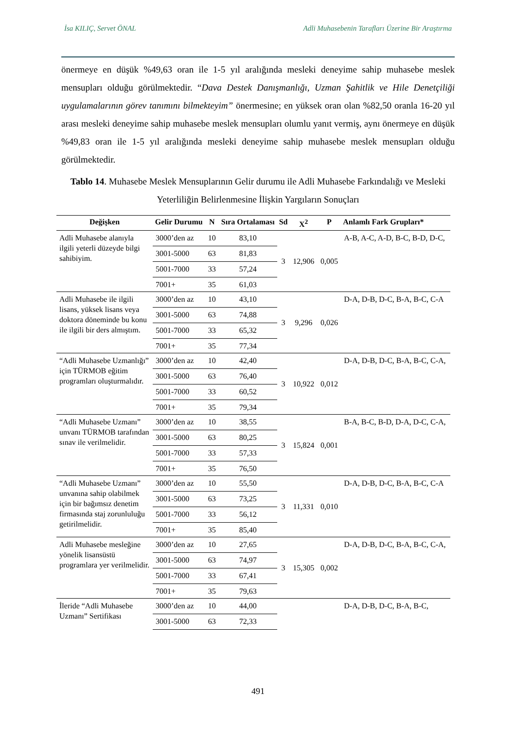İsa KILIÇ, Servet ÖNAL Adli Muhasebenin Tarafları Üzerine Bir Araştırma
önermeye en düşük %49,63 oran ile 1-5 yıl aralığında mesleki deneyime sahip muhasebe meslek mensupları olduğu görülmektedir. “Dava Destek Danışmanlığı, Uzman Şahitlik ve Hile Denetçiliği uygulamalarının görev tanımını bilmekteyim” önermesine; en yüksek oran olan %82,50 oranla 16-20 yıl arası mesleki deneyime sahip muhasebe meslek mensupları olumlu yanıt vermiş, aynı önermeye en düşük %49,83 oran ile 1-5 yıl aralığında mesleki deneyime sahip muhasebe meslek mensupları olduğu görülmektedir.
Tablo 14. Muhasebe Meslek Mensuplarının Gelir durumu ile Adli Muhasebe Farkındalığı ve Mesleki Yeterliliğin Belirlenmesine İlişkin Yargıların Sonuçları
| Değişken | Gelir Durumu | N | Sıra Ortalaması | Sd | X<sup>2</sup> | P | Anlamlı Fark Grupları* |
| --- | --- | --- | --- | --- | --- | --- | --- |
| Adli Muhasebe alanıyla ilgili yeterli düzeyde bilgi sahibiyim. | 3000’den az | 10 | 83,10 | 3 | 12,906 | 0,005 | A-B, A-C, A-D, B-C, B-D, D-C, |
| | 3001-5000 | 63 | 81,83 | | | | |
| | 5001-7000 | 33 | 57,24 | | | | |
| | 7001+ | 35 | 61,03 | | | | |
| Adli Muhasebe ile ilgili lisans, yüksek lisans veya doktora döneminde bu konu ile ilgili bir ders almıştım. | 3000’den az | 10 | 43,10 | 3 | 9,296 | 0,026 | D-A, D-B, D-C, B-A, B-C, C-A |
| | 3001-5000 | 63 | 74,88 | | | | |
| | 5001-7000 | 33 | 65,32 | | | | |
| | 7001+ | 35 | 77,34 | | | | |
| “Adli Muhasebe Uzmanlığı” için TÜRMOB eğitim programları oluşturmalıdır. | 3000’den az | 10 | 42,40 | 3 | 10,922 | 0,012 | D-A, D-B, D-C, B-A, B-C, C-A, |
| | 3001-5000 | 63 | 76,40 | | | | |
| | 5001-7000 | 33 | 60,52 | | | | |
| | 7001+ | 35 | 79,34 | | | | |
| “Adli Muhasebe Uzmanı” unvanı TÜRMOB tarafından sınav ile verilmelidir. | 3000’den az | 10 | 38,55 | 3 | 15,824 | 0,001 | B-A, B-C, B-D, D-A, D-C, C-A, |
| | 3001-5000 | 63 | 80,25 | | | | |
| | 5001-7000 | 33 | 57,33 | | | | |
| | 7001+ | 35 | 76,50 | | | | |
| “Adli Muhasebe Uzmanı” unvanına sahip olabilmek için bir bağımsız denetim firmasında staj zorunluluğu getirilmelidir. | 3000’den az | 10 | 55,50 | 3 | 11,331 | 0,010 | D-A, D-B, D-C, B-A, B-C, C-A |
| | 3001-5000 | 63 | 73,25 | | | | |
| | 5001-7000 | 33 | 56,12 | | | | |
| | 7001+ | 35 | 85,40 | | | | |
| Adli Muhasebe mesleğine yönelik lisansüstü programlara yer verilmelidir. | 3000’den az | 10 | 27,65 | 3 | 15,305 | 0,002 | D-A, D-B, D-C, B-A, B-C, C-A, |
| | 3001-5000 | 63 | 74,97 | | | | |
| | 5001-7000 | 33 | 67,41 | | | | |
| | 7001+ | 35 | 79,63 | | | | |
| İleride “Adli Muhasebe Uzmanı” Sertifikası | 3000’den az | 10 | 44,00 | | | | D-A, D-B, D-C, B-A, B-C, |
| | 3001-5000 | 63 | 72,33 | | | | |
491